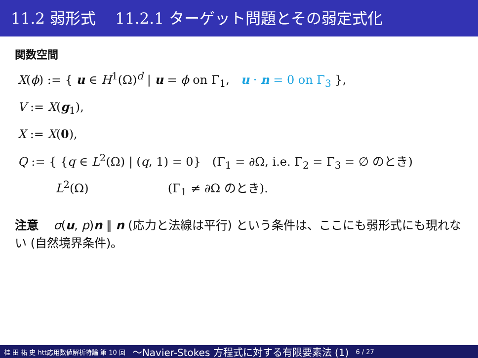11.2 弱形式 11.2.1 ターゲット問題とその弱定式化
関数空間
X(ϕ) := { u ∈ H<sup>1</sup>(Ω)<sup>d</sup> | u = ϕ on Γ<sub>1</sub>, u · n = 0 on Γ<sub>3</sub> },
V := X(g<sub>1</sub>),
X := X(0),
Q := { {q ∈ L<sup>2</sup>(Ω) | (q, 1) = 0} (Γ<sub>1</sub> = ∂Ω, i.e. Γ<sub>2</sub> = Γ<sub>3</sub> = ∅ のとき)
L<sup>2</sup>(Ω) (Γ<sub>1</sub> ≠ ∂Ω のとき).
注意 σ(u, p)n ∥ n (応力と法線は平行) という条件は、ここにも弱形式にも現れない (自然境界条件)。
桂 田 祐 史 htt応用数値解析特論 第 10 回 〜Navier-Stokes 方程式に対する有限要素法 (1) 6 / 27